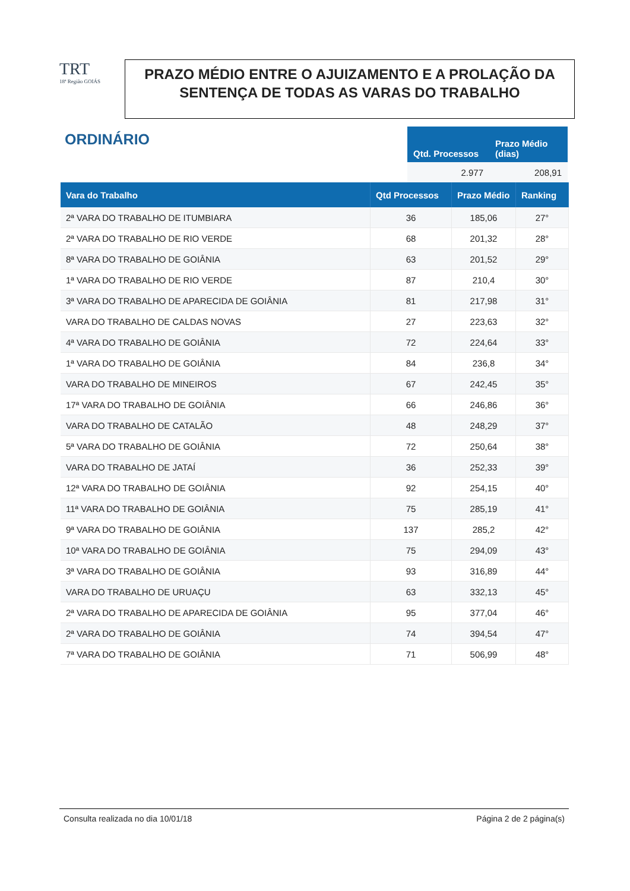TRT
18ª Região GOIÁS
PRAZO MÉDIO ENTRE O AJUIZAMENTO E A PROLAÇÃO DA SENTENÇA DE TODAS AS VARAS DO TRABALHO
ORDINÁRIO
| Qtd. Processos | Prazo Médio (dias) |
| --- | --- |
| 2.977 | 208,91 |
| Vara do Trabalho | Qtd Processos | Prazo Médio | Ranking |
| --- | --- | --- | --- |
| 2ª VARA DO TRABALHO DE ITUMBIARA | 36 | 185,06 | 27° |
| 2ª VARA DO TRABALHO DE RIO VERDE | 68 | 201,32 | 28° |
| 8ª VARA DO TRABALHO DE GOIÂNIA | 63 | 201,52 | 29° |
| 1ª VARA DO TRABALHO DE RIO VERDE | 87 | 210,4 | 30° |
| 3ª VARA DO TRABALHO DE APARECIDA DE GOIÂNIA | 81 | 217,98 | 31° |
| VARA DO TRABALHO DE CALDAS NOVAS | 27 | 223,63 | 32° |
| 4ª VARA DO TRABALHO DE GOIÂNIA | 72 | 224,64 | 33° |
| 1ª VARA DO TRABALHO DE GOIÂNIA | 84 | 236,8 | 34° |
| VARA DO TRABALHO DE MINEIROS | 67 | 242,45 | 35° |
| 17ª VARA DO TRABALHO DE GOIÂNIA | 66 | 246,86 | 36° |
| VARA DO TRABALHO DE CATALÃO | 48 | 248,29 | 37° |
| 5ª VARA DO TRABALHO DE GOIÂNIA | 72 | 250,64 | 38° |
| VARA DO TRABALHO DE JATAÍ | 36 | 252,33 | 39° |
| 12ª VARA DO TRABALHO DE GOIÂNIA | 92 | 254,15 | 40° |
| 11ª VARA DO TRABALHO DE GOIÂNIA | 75 | 285,19 | 41° |
| 9ª VARA DO TRABALHO DE GOIÂNIA | 137 | 285,2 | 42° |
| 10ª VARA DO TRABALHO DE GOIÂNIA | 75 | 294,09 | 43° |
| 3ª VARA DO TRABALHO DE GOIÂNIA | 93 | 316,89 | 44° |
| VARA DO TRABALHO DE URUAÇU | 63 | 332,13 | 45° |
| 2ª VARA DO TRABALHO DE APARECIDA DE GOIÂNIA | 95 | 377,04 | 46° |
| 2ª VARA DO TRABALHO DE GOIÂNIA | 74 | 394,54 | 47° |
| 7ª VARA DO TRABALHO DE GOIÂNIA | 71 | 506,99 | 48° |
Consulta realizada no dia 10/01/18 Página 2 de 2 página(s)